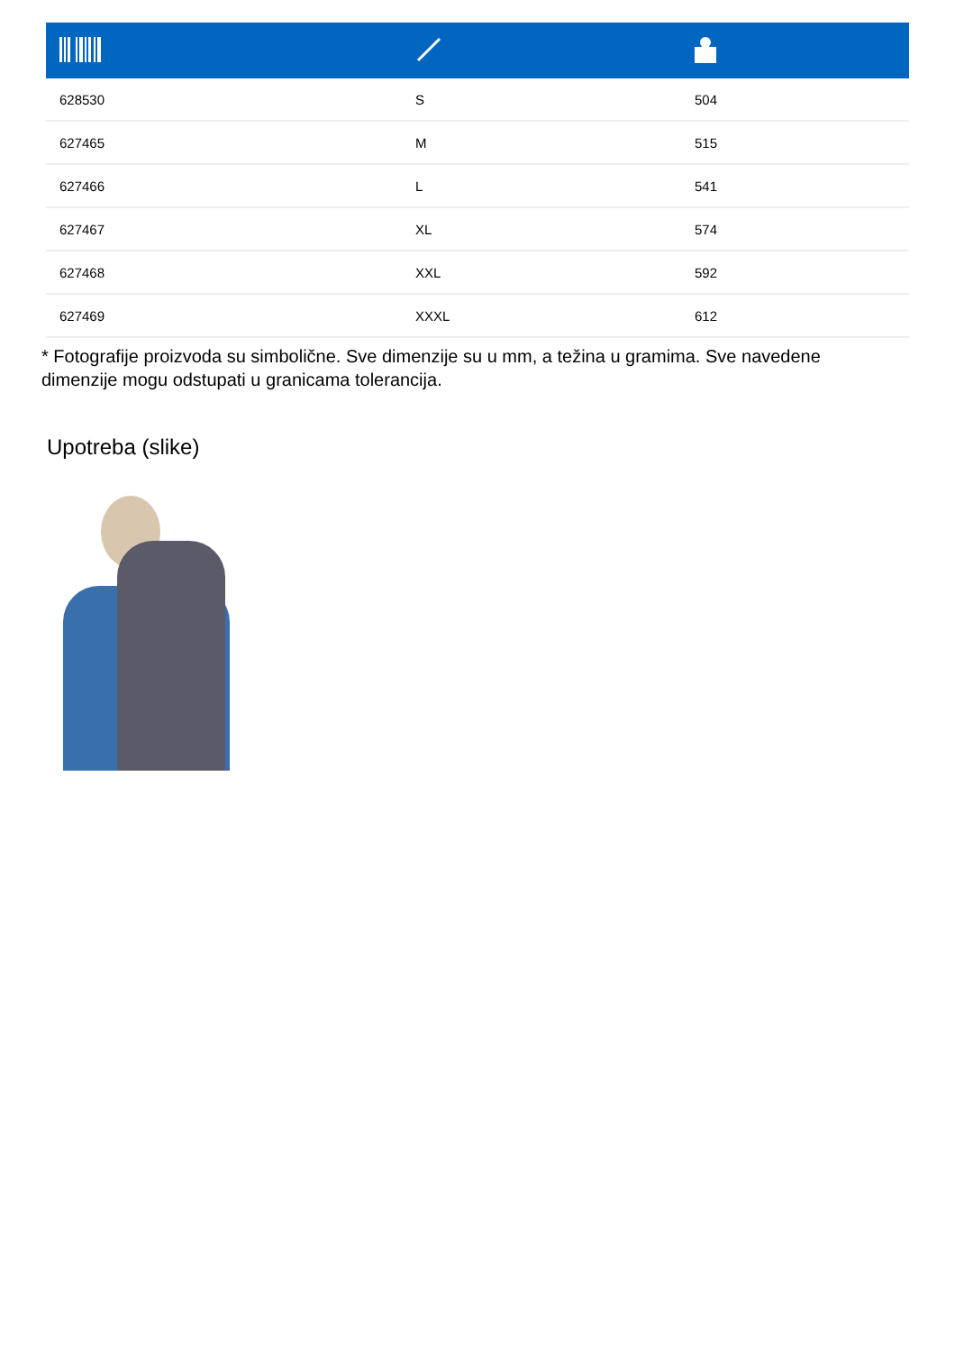| 628530 | S | 504 |
| 627465 | M | 515 |
| 627466 | L | 541 |
| 627467 | XL | 574 |
| 627468 | XXL | 592 |
| 627469 | XXXL | 612 |
* Fotografije proizvoda su simbolične. Sve dimenzije su u mm, a težina u gramima. Sve navedene dimenzije mogu odstupati u granicama tolerancija.
Upotreba (slike)